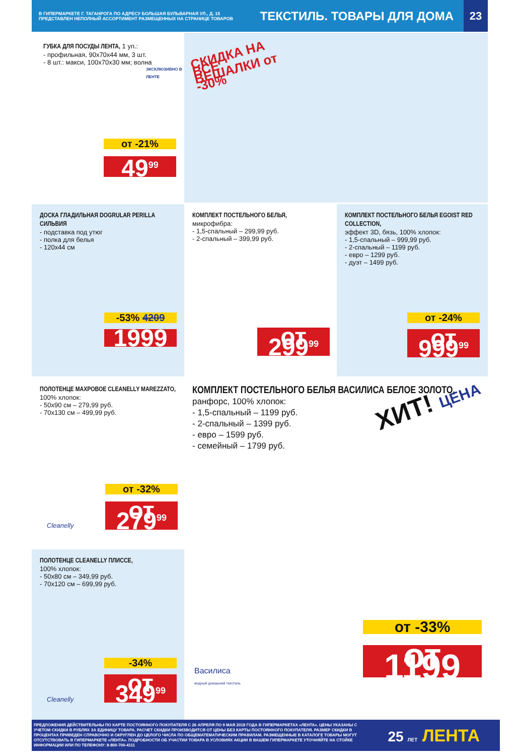В ГИПЕРМАРКЕТЕ Г. ТАГАНРОГА ПО АДРЕСУ БОЛЬШАЯ БУЛЬВАРНАЯ УЛ., Д. 15
ПРЕДСТАВЛЕН НЕПОЛНЫЙ АССОРТИМЕНТ РАЗМЕЩЕННЫХ НА СТРАНИЦЕ ТОВАРОВ
ТЕКСТИЛЬ. ТОВАРЫ ДЛЯ ДОМА
23
ГУБКА ДЛЯ ПОСУДЫ ЛЕНТА, 1 уп.:
- профильная, 90х70х44 мм, 3 шт.
- 8 шт.: макси, 100х70х30 мм; волна
ЭКСКЛЮЗИВНО В ЛЕНТЕ
от -21%
49<sup>99</sup>
СКИДКА НА ВСЕ ВЕШАЛКИ от -30%
ДОСКА ГЛАДИЛЬНАЯ DOGRULAR PERILLA СИЛЬВИЯ
- подставка под утюг
- полка для белья
- 120х44 см
-53% 4209
1999
КОМПЛЕКТ ПОСТЕЛЬНОГО БЕЛЬЯ,
микрофибра:
- 1,5-спальный – 299,99 руб.
- 2-спальный – 399,99 руб.
от 299<sup>99</sup>
КОМПЛЕКТ ПОСТЕЛЬНОГО БЕЛЬЯ EGOIST RED COLLECTION,
эффект 3D, бязь, 100% хлопок:
- 1,5-спальный – 999,99 руб.
- 2-спальный – 1199 руб.
- евро – 1299 руб.
- дуэт – 1499 руб.
от -24%
от 999<sup>99</sup>
ПОЛОТЕНЦЕ МАХРОВОЕ CLEANELLY MAREZZATO, 100% хлопок:
- 50х90 см – 279,99 руб.
- 70х130 см – 499,99 руб.
Cleanelly
от -32%
от 279<sup>99</sup>
ПОЛОТЕНЦЕ CLEANELLY ПЛИССЕ,
100% хлопок:
- 50х80 см – 349,99 руб.
- 70х120 см – 699,99 руб.
Cleanelly
-34%
от 349<sup>99</sup>
КОМПЛЕКТ ПОСТЕЛЬНОГО БЕЛЬЯ ВАСИЛИСА БЕЛОЕ ЗОЛОТО, ранфорс, 100% хлопок:
- 1,5-спальный – 1199 руб.
- 2-спальный – 1399 руб.
- евро – 1599 руб.
- семейный – 1799 руб.
ХИТ! ЦЕНА
Василиса
модный домашний текстиль
от -33%
от 1199
ПРЕДЛОЖЕНИЯ ДЕЙСТВИТЕЛЬНЫ ПО КАРТЕ ПОСТОЯННОГО ПОКУПАТЕЛЯ С 26 АПРЕЛЯ ПО 9 МАЯ 2018 ГОДА В ГИПЕРМАРКЕТАХ «ЛЕНТА». ЦЕНЫ УКАЗАНЫ С УЧЕТОМ СКИДКИ В РУБЛЯХ ЗА ЕДИНИЦУ ТОВАРА. РАСЧЕТ СКИДКИ ПРОИЗВОДИТСЯ ОТ ЦЕНЫ БЕЗ КАРТЫ ПОСТОЯННОГО ПОКУПАТЕЛЯ. РАЗМЕР СКИДКИ В ПРОЦЕНТАХ ПРИВЕДЕН СПРАВОЧНО И ОКРУГЛЕН ДО ЦЕЛОГО ЧИСЛА ПО ОБЩЕМАТЕМАТИЧЕСКИМ ПРАВИЛАМ. РАЗМЕЩЕННЫЕ В КАТАЛОГЕ ТОВАРЫ МОГУТ ОТСУТСТВОВАТЬ В ГИПЕРМАРКЕТЕ «ЛЕНТА». ПОДРОБНОСТИ ОБ УЧАСТИИ ТОВАРА В УСЛОВИЯХ АКЦИИ В ВАШЕМ ГИПЕРМАРКЕТЕ УТОЧНЯЙТЕ НА СТОЙКЕ ИНФОРМАЦИИ ИЛИ ПО ТЕЛЕФОНУ: 8-800-700-4111
25 ЛЕТ ЛЕНТА